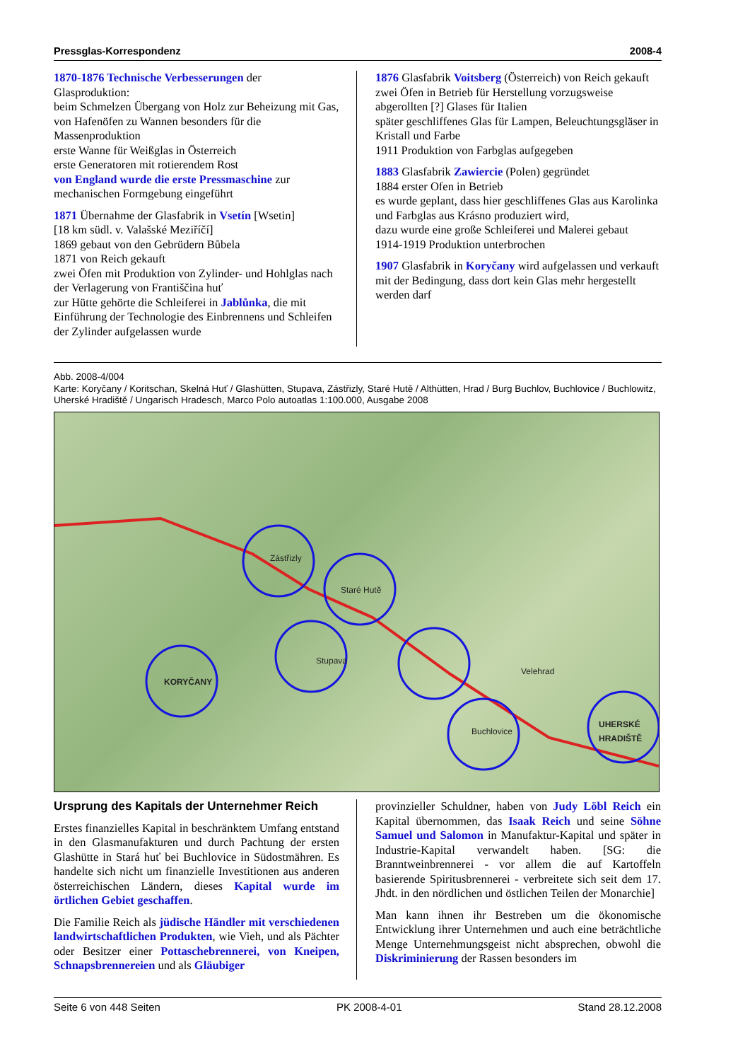Pressglas-Korrespondenz 2008-4
1870-1876 Technische Verbesserungen der Glasproduktion:
beim Schmelzen Übergang von Holz zur Beheizung mit Gas, von Hafenöfen zu Wannen besonders für die Massenproduktion
erste Wanne für Weißglas in Österreich
erste Generatoren mit rotierendem Rost
von England wurde die erste Pressmaschine zur mechanischen Formgebung eingeführt
1871 Übernahme der Glasfabrik in Vsetín [Wsetin]
[18 km südl. v. Valašské Meziříčí]
1869 gebaut von den Gebrüdern Bůbela
1871 von Reich gekauft
zwei Öfen mit Produktion von Zylinder- und Hohlglas nach der Verlagerung von Františčina huť
zur Hütte gehörte die Schleiferei in Jablůnka, die mit Einführung der Technologie des Einbrennens und Schleifen der Zylinder aufgelassen wurde
1876 Glasfabrik Voitsberg (Österreich) von Reich gekauft
zwei Öfen in Betrieb für Herstellung vorzugsweise abgerollten [?] Glases für Italien
später geschliffenes Glas für Lampen, Beleuchtungsgläser in Kristall und Farbe
1911 Produktion von Farbglas aufgegeben
1883 Glasfabrik Zawiercie (Polen) gegründet
1884 erster Ofen in Betrieb
es wurde geplant, dass hier geschliffenes Glas aus Karolinka und Farbglas aus Krásno produziert wird,
dazu wurde eine große Schleiferei und Malerei gebaut
1914-1919 Produktion unterbrochen
1907 Glasfabrik in Koryčany wird aufgelassen und verkauft mit der Bedingung, dass dort kein Glas mehr hergestellt werden darf
Abb. 2008-4/004
Karte: Koryčany / Koritschan, Skelná Huť / Glashütten, Stupava, Zástřizly, Staré Hutě / Althütten, Hrad / Burg Buchlov, Buchlovice / Buchlowitz, Uherské Hradiště / Ungarisch Hradesch, Marco Polo autoatlas 1:100.000, Ausgabe 2008
KORYČANY
Buchlovice
UHERSKÉ
HRADIŠTĚ
Zástřizly
Staré Hutě
Stupava
Velehrad
Ursprung des Kapitals der Unternehmer Reich
Erstes finanzielles Kapital in beschränktem Umfang entstand in den Glasmanufakturen und durch Pachtung der ersten Glashütte in Stará huť bei Buchlovice in Südostmähren. Es handelte sich nicht um finanzielle Investitionen aus anderen österreichischen Ländern, dieses Kapital wurde im örtlichen Gebiet geschaffen.
Die Familie Reich als jüdische Händler mit verschiedenen landwirtschaftlichen Produkten, wie Vieh, und als Pächter oder Besitzer einer Pottaschebrennerei, von Kneipen, Schnapsbrennereien und als Gläubiger
provinzieller Schuldner, haben von Judy Löbl Reich ein Kapital übernommen, das Isaak Reich und seine Söhne Samuel und Salomon in Manufaktur-Kapital und später in Industrie-Kapital verwandelt haben. [SG: die Branntweinbrennerei - vor allem die auf Kartoffeln basierende Spiritusbrennerei - verbreitete sich seit dem 17. Jhdt. in den nördlichen und östlichen Teilen der Monarchie]
Man kann ihnen ihr Bestreben um die ökonomische Entwicklung ihrer Unternehmen und auch eine beträchtliche Menge Unternehmungsgeist nicht absprechen, obwohl die Diskriminierung der Rassen besonders im
Seite 6 von 448 Seiten PK 2008-4-01 Stand 28.12.2008